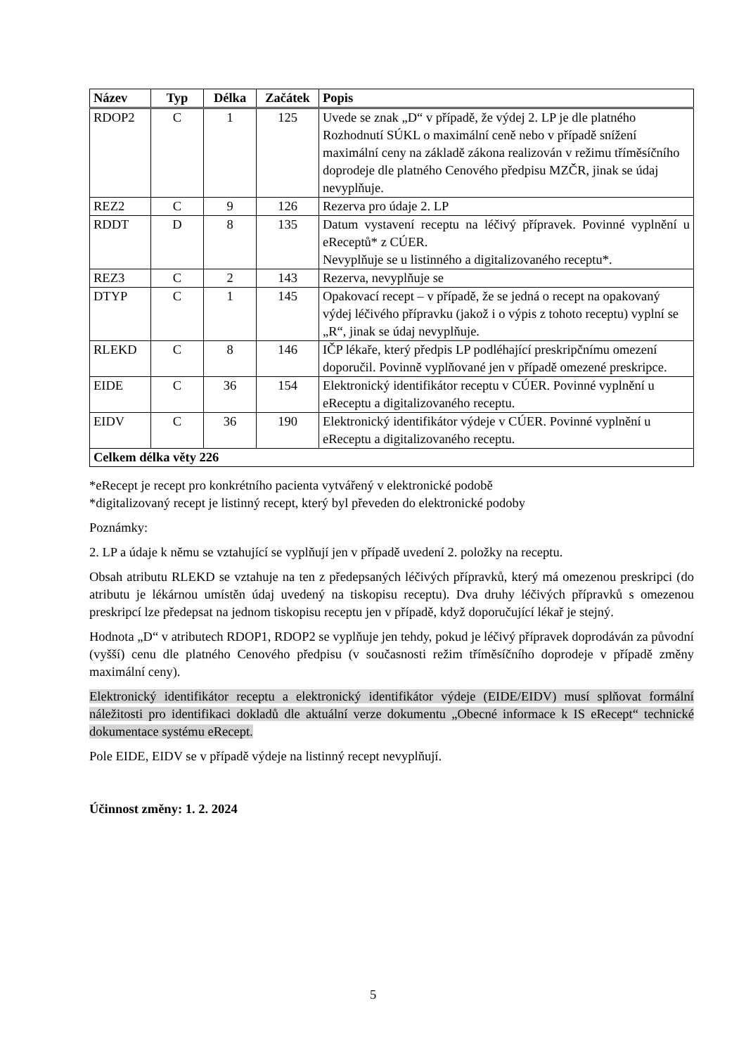| Název | Typ | Délka | Začátek | Popis |
| --- | --- | --- | --- | --- |
| RDOP2 | C | 1 | 125 | Uvede se znak „D“ v případě, že výdej 2. LP je dle platného Rozhodnutí SÚKL o maximální ceně nebo v případě snížení maximální ceny na základě zákona realizován v režimu tříměsíčního doprodeje dle platného Cenového předpisu MZČR, jinak se údaj nevyplňuje. |
| REZ2 | C | 9 | 126 | Rezerva pro údaje 2. LP |
| RDDT | D | 8 | 135 | Datum vystavení receptu na léčivý přípravek. Povinné vyplnění u eReceptů* z CÚER. Nevyplňuje se u listinného a digitalizovaného receptu*. |
| REZ3 | C | 2 | 143 | Rezerva, nevyplňuje se |
| DTYP | C | 1 | 145 | Opakovací recept – v případě, že se jedná o recept na opakovaný výdej léčivého přípravku (jakož i o výpis z tohoto receptu) vyplní se „R“, jinak se údaj nevyplňuje. |
| RLEKD | C | 8 | 146 | IČP lékaře, který předpis LP podléhající preskripčnímu omezení doporučil. Povinně vyplňované jen v případě omezené preskripce. |
| EIDE | C | 36 | 154 | Elektronický identifikátor receptu v CÚER. Povinné vyplnění u eReceptu a digitalizovaného receptu. |
| EIDV | C | 36 | 190 | Elektronický identifikátor výdeje v CÚER. Povinné vyplnění u eReceptu a digitalizovaného receptu. |
| Celkem délka věty 226 | | | | |
*eRecept je recept pro konkrétního pacienta vytvářený v elektronické podobě
*digitalizovaný recept je listinný recept, který byl převeden do elektronické podoby
Poznámky:
2. LP a údaje k němu se vztahující se vyplňují jen v případě uvedení 2. položky na receptu.
Obsah atributu RLEKD se vztahuje na ten z předepsaných léčivých přípravků, který má omezenou preskripci (do atributu je lékárnou umístěn údaj uvedený na tiskopisu receptu). Dva druhy léčivých přípravků s omezenou preskripcí lze předepsat na jednom tiskopisu receptu jen v případě, když doporučující lékař je stejný.
Hodnota „D“ v atributech RDOP1, RDOP2 se vyplňuje jen tehdy, pokud je léčivý přípravek doprodáván za původní (vyšší) cenu dle platného Cenového předpisu (v současnosti režim tříměsíčního doprodeje v případě změny maximální ceny).
Elektronický identifikátor receptu a elektronický identifikátor výdeje (EIDE/EIDV) musí splňovat formální náležitosti pro identifikaci dokladů dle aktuální verze dokumentu „Obecné informace k IS eRecept“ technické dokumentace systému eRecept.
Pole EIDE, EIDV se v případě výdeje na listinný recept nevyplňují.
Účinnost změny: 1. 2. 2024
5